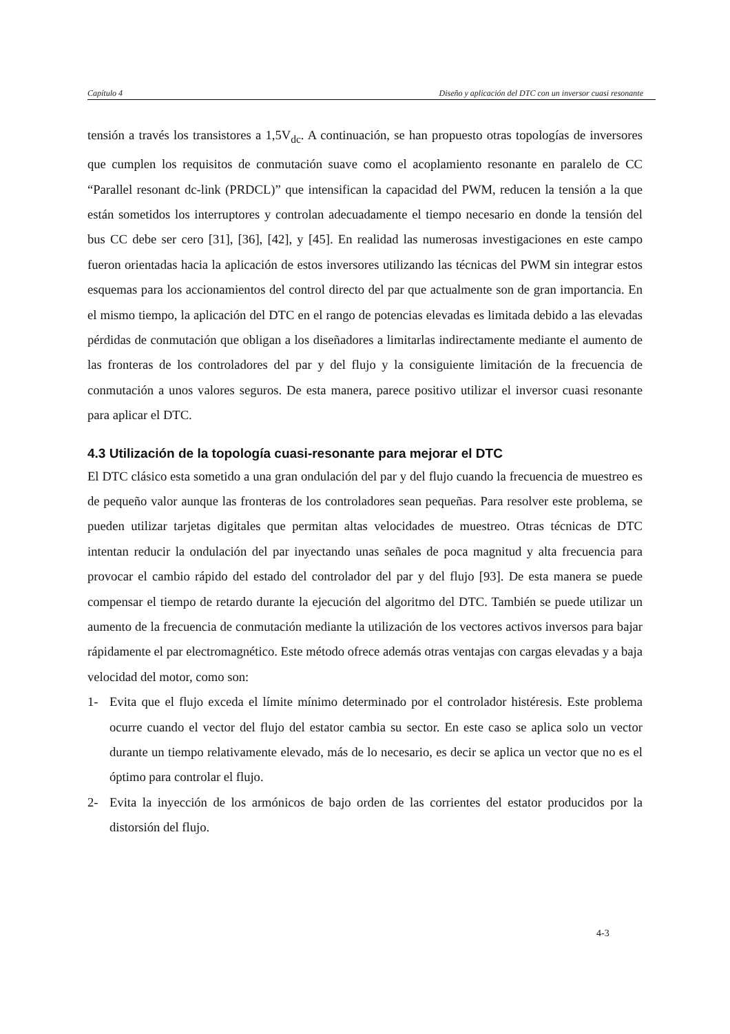Capítulo 4 Diseño y aplicación del DTC con un inversor cuasi resonante
tensión a través los transistores a 1,5V<sub>dc</sub>. A continuación, se han propuesto otras topologías de inversores que cumplen los requisitos de conmutación suave como el acoplamiento resonante en paralelo de CC “Parallel resonant dc-link (PRDCL)” que intensifican la capacidad del PWM, reducen la tensión a la que están sometidos los interruptores y controlan adecuadamente el tiempo necesario en donde la tensión del bus CC debe ser cero [31], [36], [42], y [45]. En realidad las numerosas investigaciones en este campo fueron orientadas hacia la aplicación de estos inversores utilizando las técnicas del PWM sin integrar estos esquemas para los accionamientos del control directo del par que actualmente son de gran importancia. En el mismo tiempo, la aplicación del DTC en el rango de potencias elevadas es limitada debido a las elevadas pérdidas de conmutación que obligan a los diseñadores a limitarlas indirectamente mediante el aumento de las fronteras de los controladores del par y del flujo y la consiguiente limitación de la frecuencia de conmutación a unos valores seguros. De esta manera, parece positivo utilizar el inversor cuasi resonante para aplicar el DTC.
4.3 Utilización de la topología cuasi-resonante para mejorar el DTC
El DTC clásico esta sometido a una gran ondulación del par y del flujo cuando la frecuencia de muestreo es de pequeño valor aunque las fronteras de los controladores sean pequeñas. Para resolver este problema, se pueden utilizar tarjetas digitales que permitan altas velocidades de muestreo. Otras técnicas de DTC intentan reducir la ondulación del par inyectando unas señales de poca magnitud y alta frecuencia para provocar el cambio rápido del estado del controlador del par y del flujo [93]. De esta manera se puede compensar el tiempo de retardo durante la ejecución del algoritmo del DTC. También se puede utilizar un aumento de la frecuencia de conmutación mediante la utilización de los vectores activos inversos para bajar rápidamente el par electromagnético. Este método ofrece además otras ventajas con cargas elevadas y a baja velocidad del motor, como son:
1- Evita que el flujo exceda el límite mínimo determinado por el controlador histéresis. Este problema ocurre cuando el vector del flujo del estator cambia su sector. En este caso se aplica solo un vector durante un tiempo relativamente elevado, más de lo necesario, es decir se aplica un vector que no es el óptimo para controlar el flujo.
2- Evita la inyección de los armónicos de bajo orden de las corrientes del estator producidos por la distorsión del flujo.
4-3